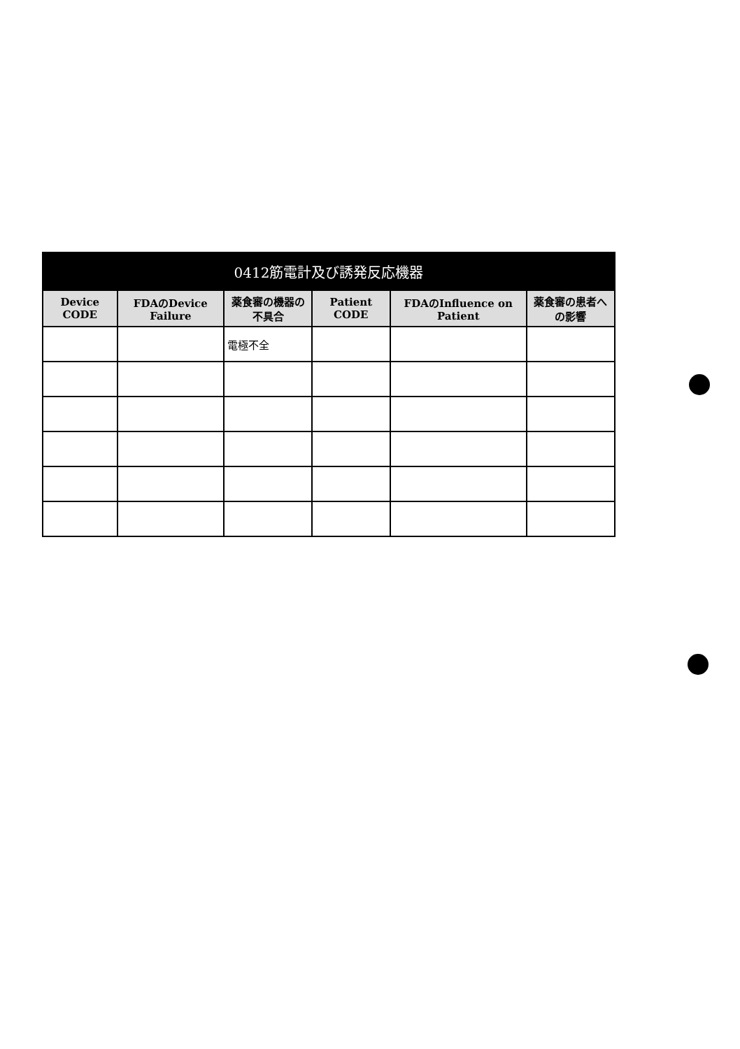| 0412筋電計及び誘発反応機器 | | | | | |
| --- | --- | --- | --- | --- | --- |
| Device CODE | FDAのDevice Failure | 薬食審の機器の不具合 | Patient CODE | FDAのInfluence on Patient | 薬食審の患者への影響 |
| | | 電極不全 | | | |